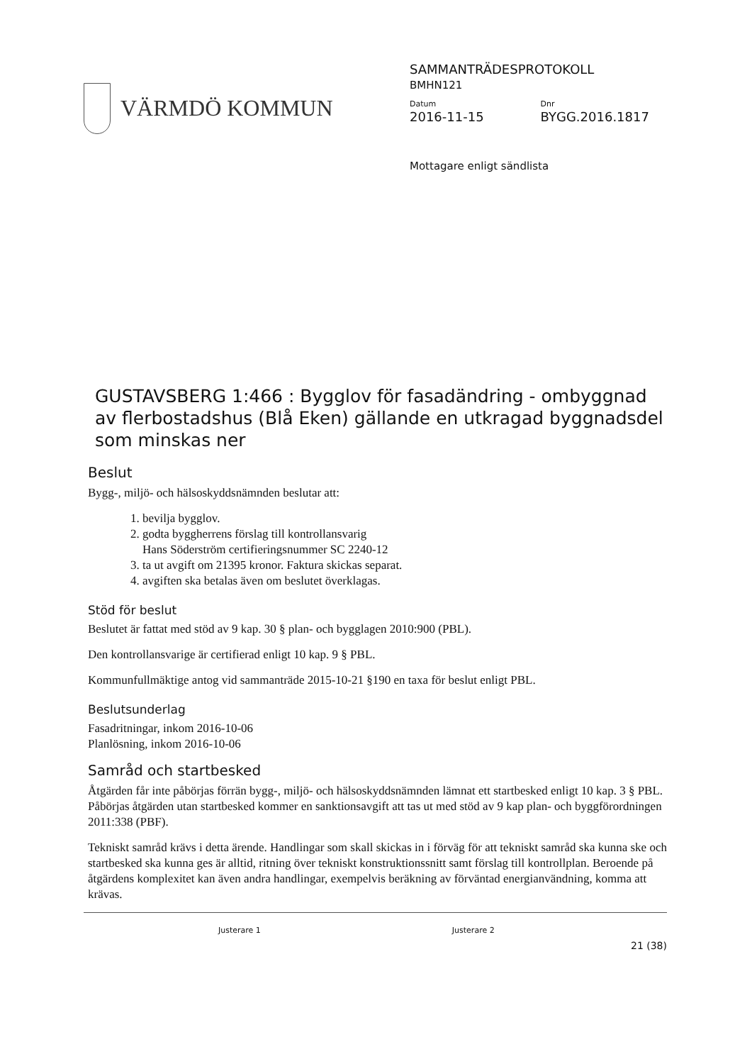VÄRMDÖ KOMMUN
SAMMANTRÄDESPROTOKOLL
BMHN121
Datum
2016-11-15
Dnr
BYGG.2016.1817
Mottagare enligt sändlista
GUSTAVSBERG 1:466 : Bygglov för fasadändring - ombyggnad av flerbostadshus (Blå Eken) gällande en utkragad byggnadsdel som minskas ner
Beslut
Bygg-, miljö- och hälsoskyddsnämnden beslutar att:
1. bevilja bygglov.
2. godta byggherrens förslag till kontrollansvarig
Hans Söderström certifieringsnummer SC 2240-12
3. ta ut avgift om 21395 kronor. Faktura skickas separat.
4. avgiften ska betalas även om beslutet överklagas.
Stöd för beslut
Beslutet är fattat med stöd av 9 kap. 30 § plan- och bygglagen 2010:900 (PBL).
Den kontrollansvarige är certifierad enligt 10 kap. 9 § PBL.
Kommunfullmäktige antog vid sammanträde 2015-10-21 §190 en taxa för beslut enligt PBL.
Beslutsunderlag
Fasadritningar, inkom 2016-10-06
Planlösning, inkom 2016-10-06
Samråd och startbesked
Åtgärden får inte påbörjas förrän bygg-, miljö- och hälsoskyddsnämnden lämnat ett startbesked enligt 10 kap. 3 § PBL. Påbörjas åtgärden utan startbesked kommer en sanktionsavgift att tas ut med stöd av 9 kap plan- och byggförordningen 2011:338 (PBF).
Tekniskt samråd krävs i detta ärende. Handlingar som skall skickas in i förväg för att tekniskt samråd ska kunna ske och startbesked ska kunna ges är alltid, ritning över tekniskt konstruktionssnitt samt förslag till kontrollplan. Beroende på åtgärdens komplexitet kan även andra handlingar, exempelvis beräkning av förväntad energianvändning, komma att krävas.
Justerare 1 Justerare 2
21 (38)